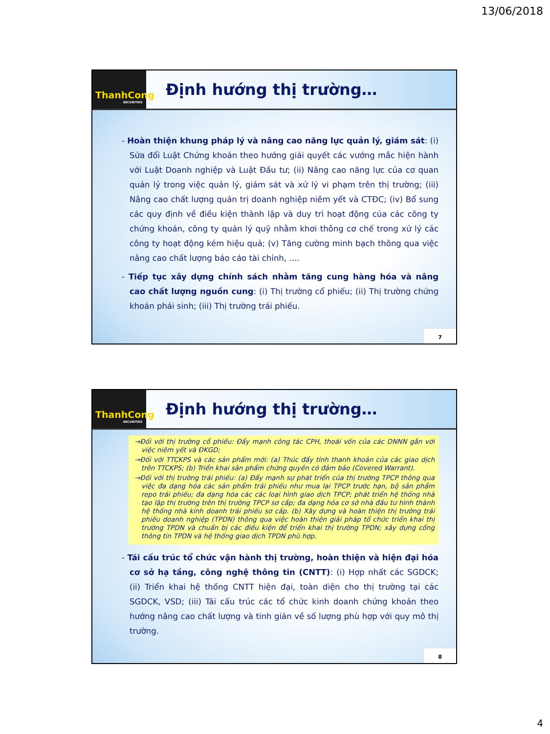13/06/2018
ThanhCong
SECURITIES
Định hướng thị trường…
- Hoàn thiện khung pháp lý và nâng cao năng lực quản lý, giám sát: (i) Sửa đổi Luật Chứng khoán theo hướng giải quyết các vướng mắc hiện hành với Luật Doanh nghiệp và Luật Đầu tư; (ii) Nâng cao năng lực của cơ quan quản lý trong việc quản lý, giám sát và xử lý vi phạm trên thị trường; (iii) Nâng cao chất lượng quản trị doanh nghiệp niêm yết và CTĐC; (iv) Bổ sung các quy định về điều kiện thành lập và duy trì hoạt động của các công ty chứng khoán, công ty quản lý quỹ nhằm khơi thông cơ chế trong xử lý các công ty hoạt động kém hiệu quả; (v) Tăng cường minh bạch thông qua việc nâng cao chất lượng báo cáo tài chính, ….
- Tiếp tục xây dựng chính sách nhằm tăng cung hàng hóa và nâng cao chất lượng nguồn cung: (i) Thị trường cổ phiếu; (ii) Thị trường chứng khoán phái sinh; (iii) Thị trường trái phiếu.
7
ThanhCong
SECURITIES
Định hướng thị trường…
→Đối với thị trường cổ phiếu: Đẩy mạnh công tác CPH, thoái vốn của các DNNN gắn với việc niêm yết và ĐKGD;
→Đối với TTCKPS và các sản phẩm mới: (a) Thúc đẩy tính thanh khoản của các giao dịch trên TTCKPS; (b) Triển khai sản phẩm chứng quyền có đảm bảo (Covered Warrant).
→Đối với thị trường trái phiếu: (a) Đẩy mạnh sự phát triển của thị trường TPCP thông qua việc đa dạng hóa các sản phẩm trái phiếu như mua lại TPCP trước hạn, bộ sản phẩm repo trái phiếu; đa dạng hóa các các loại hình giao dịch TPCP; phát triển hệ thống nhà tạo lập thị trường trên thị trường TPCP sơ cấp; đa dạng hóa cơ sở nhà đầu tư hình thành hệ thống nhà kinh doanh trái phiếu sơ cấp. (b) Xây dựng và hoàn thiện thị trường trái phiếu doanh nghiệp (TPDN) thông qua việc hoàn thiện giải pháp tổ chức triển khai thị trường TPDN và chuẩn bị các điều kiện để triển khai thị trường TPDN; xây dựng cổng thông tin TPDN và hệ thống giao dịch TPDN phù hợp.
- Tái cấu trúc tổ chức vận hành thị trường, hoàn thiện và hiện đại hóa cơ sở hạ tầng, công nghệ thông tin (CNTT): (i) Hợp nhất các SGDCK; (ii) Triển khai hệ thống CNTT hiện đại, toàn diện cho thị trường tại các SGDCK, VSD; (iii) Tái cấu trúc các tổ chức kinh doanh chứng khoán theo hướng nâng cao chất lượng và tinh giản về số lượng phù hợp với quy mô thị trường.
8
4